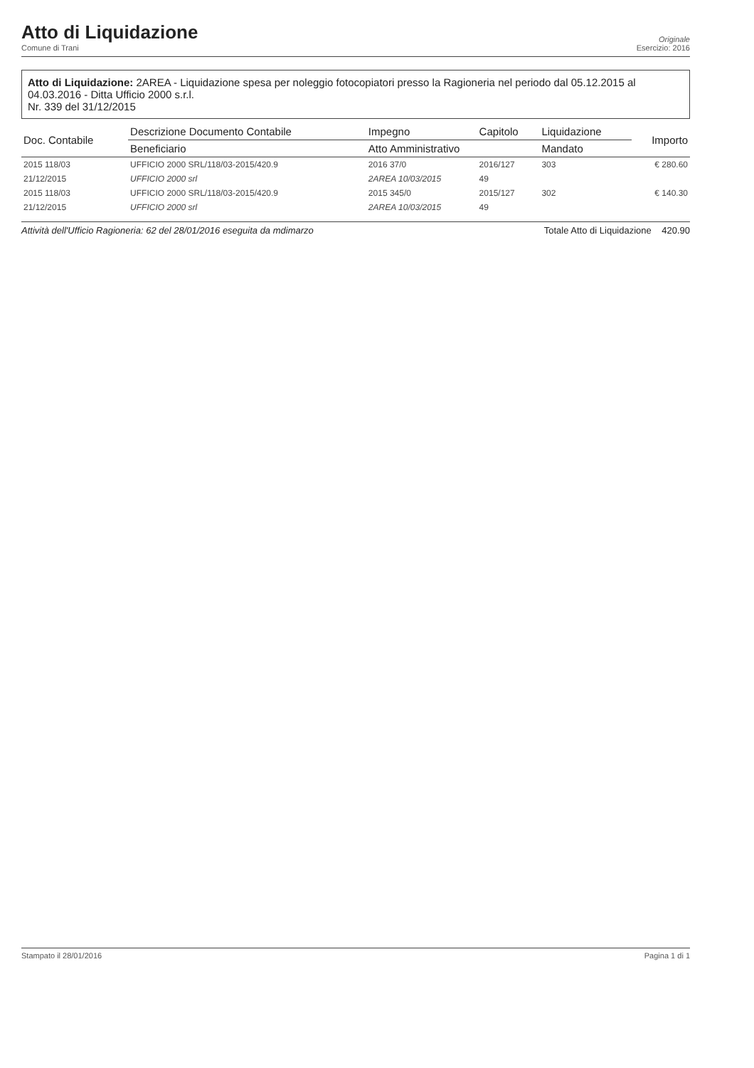Atto di Liquidazione
Comune di Trani
Originale
Esercizio: 2016
Atto di Liquidazione: 2AREA - Liquidazione spesa per noleggio fotocopiatori presso la Ragioneria nel periodo dal 05.12.2015 al 04.03.2016 - Ditta Ufficio 2000 s.r.l.
Nr. 339 del 31/12/2015
| Doc. Contabile | Descrizione Documento Contabile | Impegno | Capitolo | Liquidazione | Importo |
| --- | --- | --- | --- | --- | --- |
| | Beneficiario | Atto Amministrativo | | Mandato | |
| 2015 118/03 | UFFICIO 2000 SRL/118/03-2015/420.9 | 2016 37/0 | 2016/127 | 303 | € 280.60 |
| 21/12/2015 | UFFICIO 2000 srl | 2AREA 10/03/2015 | 49 | | |
| 2015 118/03 | UFFICIO 2000 SRL/118/03-2015/420.9 | 2015 345/0 | 2015/127 | 302 | € 140.30 |
| 21/12/2015 | UFFICIO 2000 srl | 2AREA 10/03/2015 | 49 | | |
Attività dell'Ufficio Ragioneria: 62 del 28/01/2016 eseguita da mdimarzo Totale Atto di Liquidazione 420.90
Stampato il 28/01/2016 Pagina 1 di 1